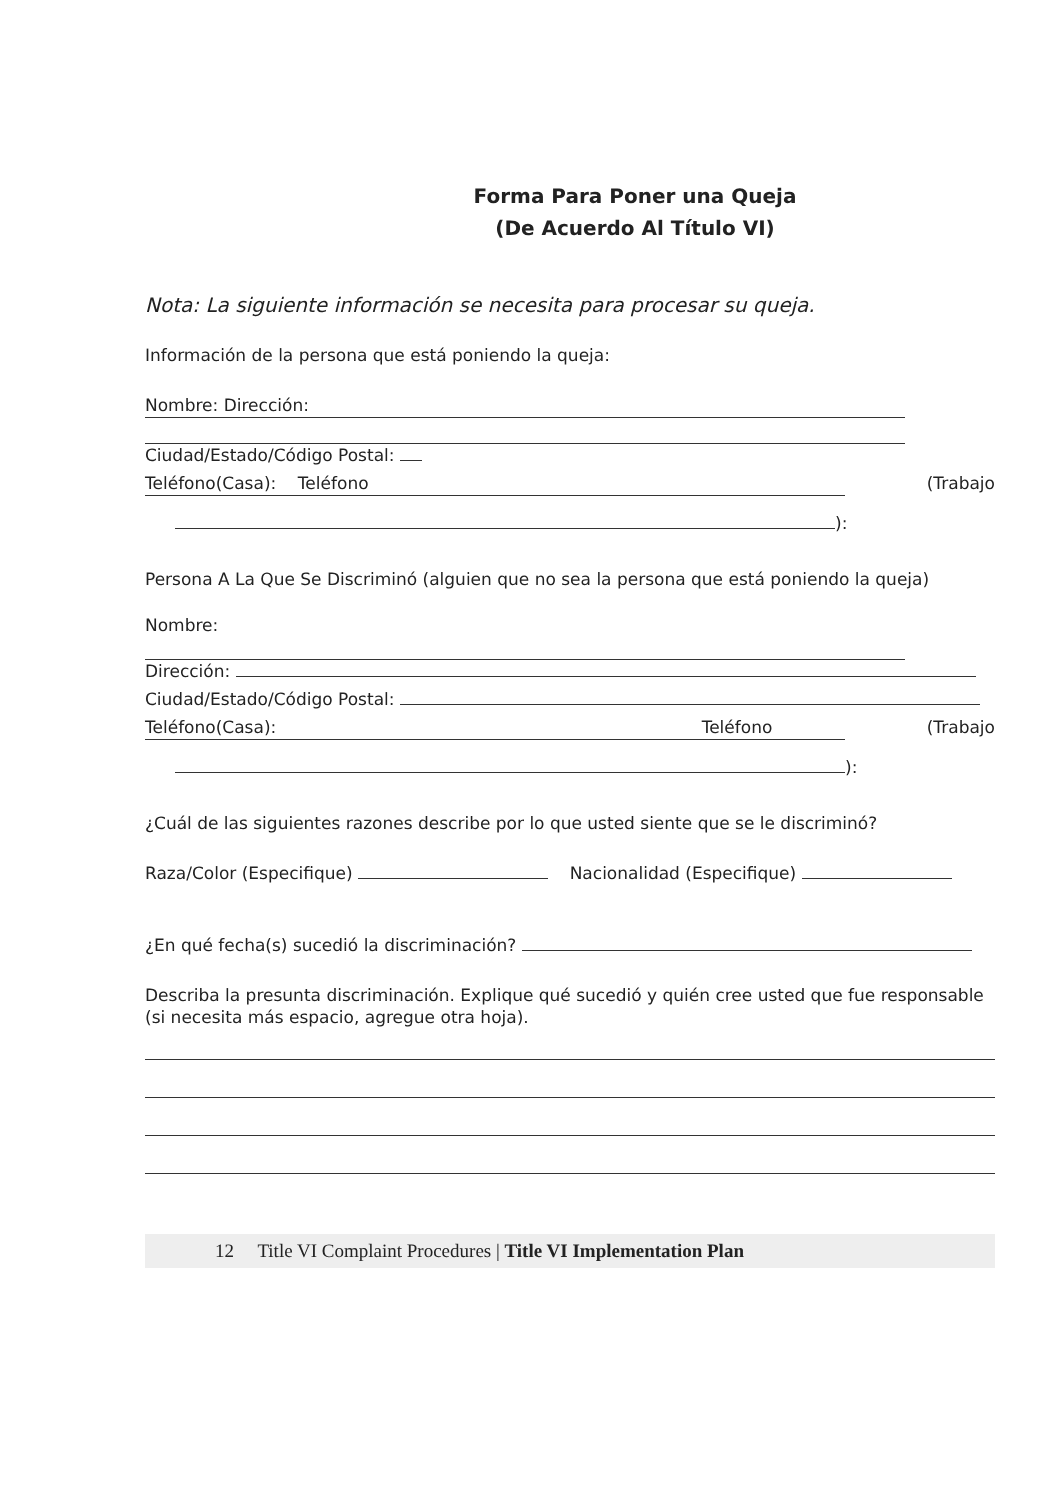Forma Para Poner una Queja
(De Acuerdo Al Título VI)
Nota: La siguiente información se necesita para procesar su queja.
Información de la persona que está poniendo la queja:
Nombre: Dirección:
Ciudad/Estado/Código Postal:
Teléfono(Casa): Teléfono (Trabajo
):
Persona A La Que Se Discriminó (alguien que no sea la persona que está poniendo la queja)
Nombre:
Dirección:
Ciudad/Estado/Código Postal:
Teléfono(Casa): Teléfono (Trabajo
):
¿Cuál de las siguientes razones describe por lo que usted siente que se le discriminó?
Raza/Color (Especifique) Nacionalidad (Especifique)
¿En qué fecha(s) sucedió la discriminación?
Describa la presunta discriminación. Explique qué sucedió y quién cree usted que fue responsable (si necesita más espacio, agregue otra hoja).
12 Title VI Complaint Procedures | Title VI Implementation Plan